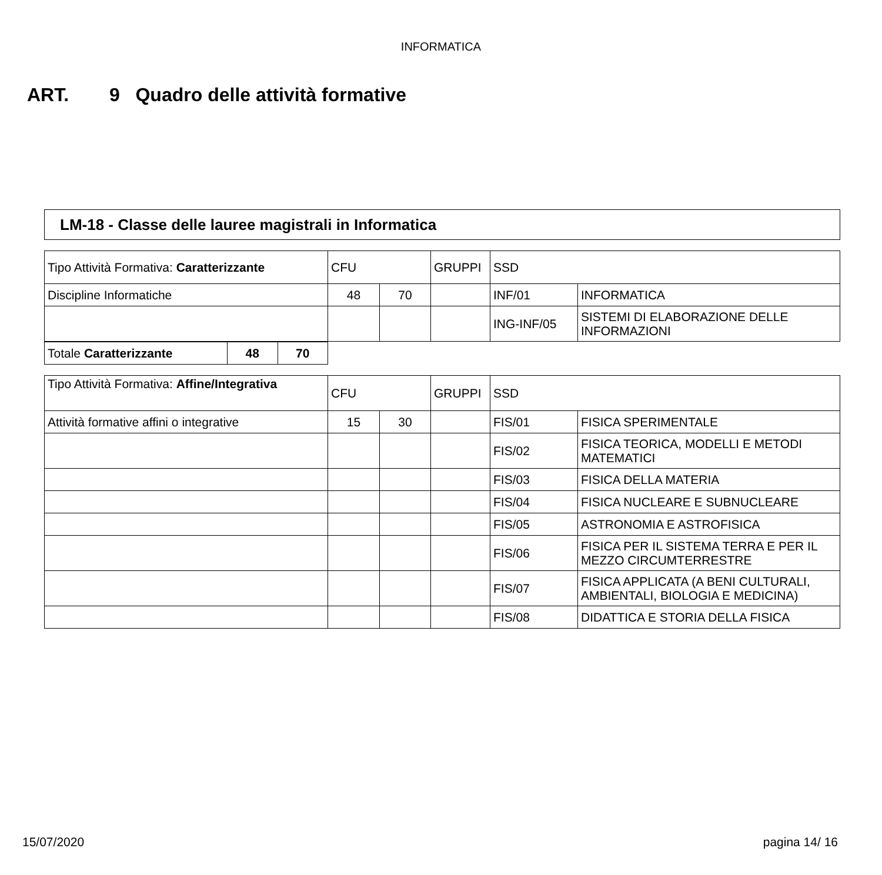INFORMATICA
ART. 9 Quadro delle attività formative
LM-18 - Classe delle lauree magistrali in Informatica
| Tipo Attività Formativa: Caratterizzante | CFU | | GRUPPI | SSD | |
| Discipline Informatiche | 48 | 70 | | INF/01 | INFORMATICA |
| | | | | ING-INF/05 | SISTEMI DI ELABORAZIONE DELLE INFORMAZIONI |
| Totale Caratterizzante | 48 | 70 |
| Tipo Attività Formativa: Affine/Integrativa | CFU | | GRUPPI | SSD | |
| Attività formative affini o integrative | 15 | 30 | | FIS/01 | FISICA SPERIMENTALE |
| | | | | FIS/02 | FISICA TEORICA, MODELLI E METODI MATEMATICI |
| | | | | FIS/03 | FISICA DELLA MATERIA |
| | | | | FIS/04 | FISICA NUCLEARE E SUBNUCLEARE |
| | | | | FIS/05 | ASTRONOMIA E ASTROFISICA |
| | | | | FIS/06 | FISICA PER IL SISTEMA TERRA E PER IL MEZZO CIRCUMTERRESTRE |
| | | | | FIS/07 | FISICA APPLICATA (A BENI CULTURALI, AMBIENTALI, BIOLOGIA E MEDICINA) |
| | | | | FIS/08 | DIDATTICA E STORIA DELLA FISICA |
15/07/2020 pagina 14/ 16